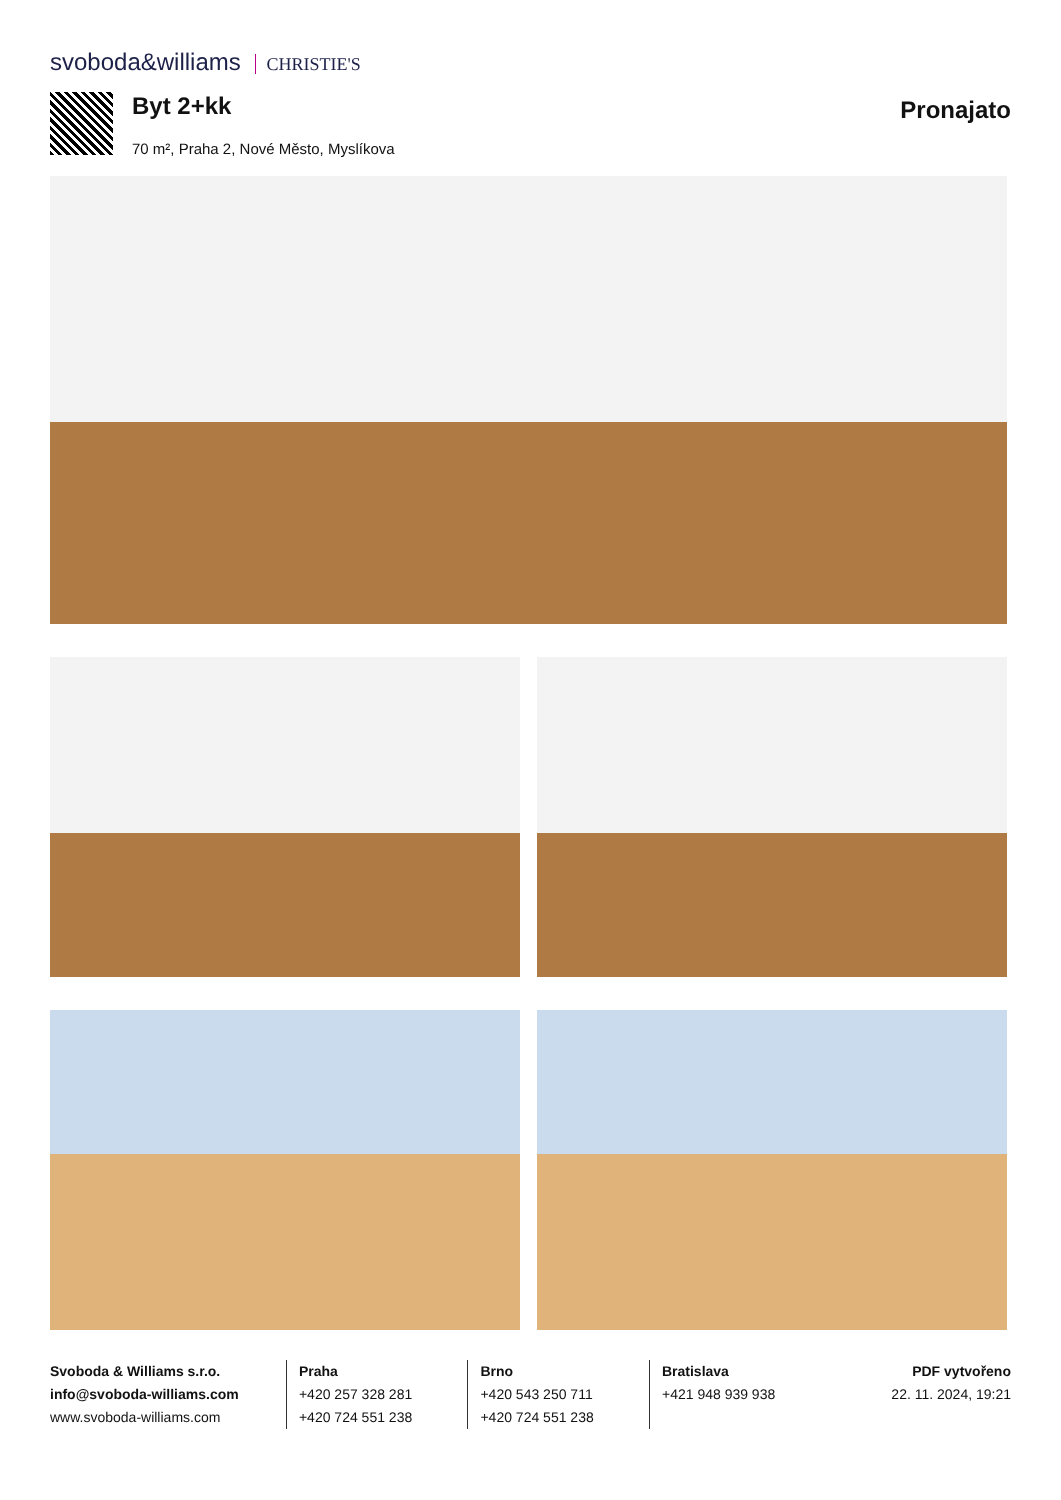svoboda&williams CHRISTIE'S
Byt 2+kk Pronajato
70 m², Praha 2, Nové Město, Myslíkova
Svoboda & Williams s.r.o.
info@svoboda-williams.com
www.svoboda-williams.com
Praha
+420 257 328 281
+420 724 551 238
Brno
+420 543 250 711
+420 724 551 238
Bratislava
+421 948 939 938
PDF vytvořeno
22. 11. 2024, 19:21